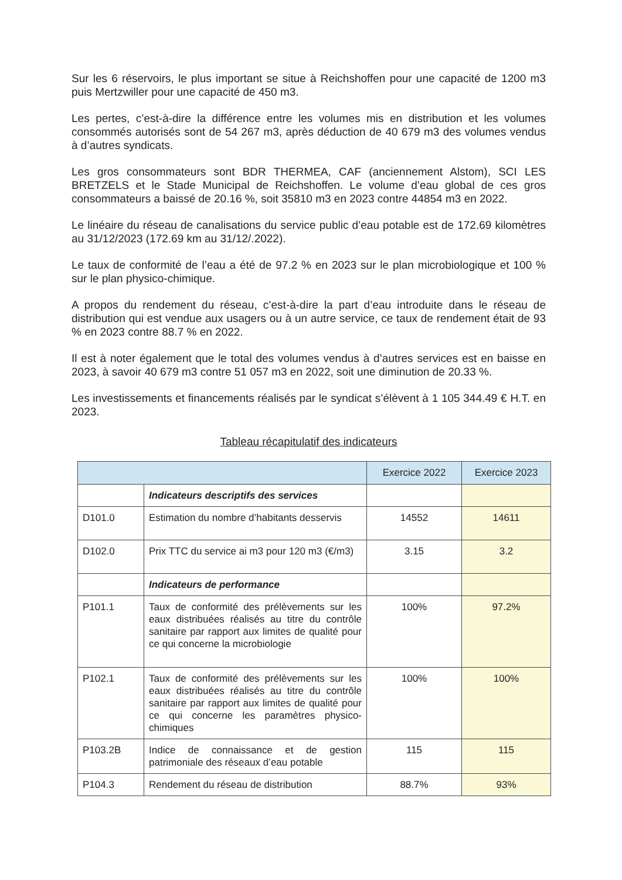Sur les 6 réservoirs, le plus important se situe à Reichshoffen pour une capacité de 1200 m3 puis Mertzwiller pour une capacité de 450 m3.
Les pertes, c’est-à-dire la différence entre les volumes mis en distribution et les volumes consommés autorisés sont de 54 267 m3, après déduction de 40 679 m3 des volumes vendus à d’autres syndicats.
Les gros consommateurs sont BDR THERMEA, CAF (anciennement Alstom), SCI LES BRETZELS et le Stade Municipal de Reichshoffen. Le volume d’eau global de ces gros consommateurs a baissé de 20.16 %, soit 35810 m3 en 2023 contre 44854 m3 en 2022.
Le linéaire du réseau de canalisations du service public d’eau potable est de 172.69 kilomètres au 31/12/2023 (172.69 km au 31/12/.2022).
Le taux de conformité de l’eau a été de 97.2 % en 2023 sur le plan microbiologique et 100 % sur le plan physico-chimique.
A propos du rendement du réseau, c’est-à-dire la part d’eau introduite dans le réseau de distribution qui est vendue aux usagers ou à un autre service, ce taux de rendement était de 93 % en 2023 contre 88.7 % en 2022.
Il est à noter également que le total des volumes vendus à d’autres services est en baisse en 2023, à savoir 40 679 m3 contre 51 057 m3 en 2022, soit une diminution de 20.33 %.
Les investissements et financements réalisés par le syndicat s’élèvent à 1 105 344.49 € H.T. en 2023.
Tableau récapitulatif des indicateurs
| | | Exercice 2022 | Exercice 2023 |
| --- | --- | --- | --- |
| | Indicateurs descriptifs des services | | |
| D101.0 | Estimation du nombre d’habitants desservis | 14552 | 14611 |
| D102.0 | Prix TTC du service ai m3 pour 120 m3 (€/m3) | 3.15 | 3.2 |
| | Indicateurs de performance | | |
| P101.1 | Taux de conformité des prélèvements sur les eaux distribuées réalisés au titre du contrôle sanitaire par rapport aux limites de qualité pour ce qui concerne la microbiologie | 100% | 97.2% |
| P102.1 | Taux de conformité des prélèvements sur les eaux distribuées réalisés au titre du contrôle sanitaire par rapport aux limites de qualité pour ce qui concerne les paramètres physico-chimiques | 100% | 100% |
| P103.2B | Indice de connaissance et de gestion patrimoniale des réseaux d’eau potable | 115 | 115 |
| P104.3 | Rendement du réseau de distribution | 88.7% | 93% |